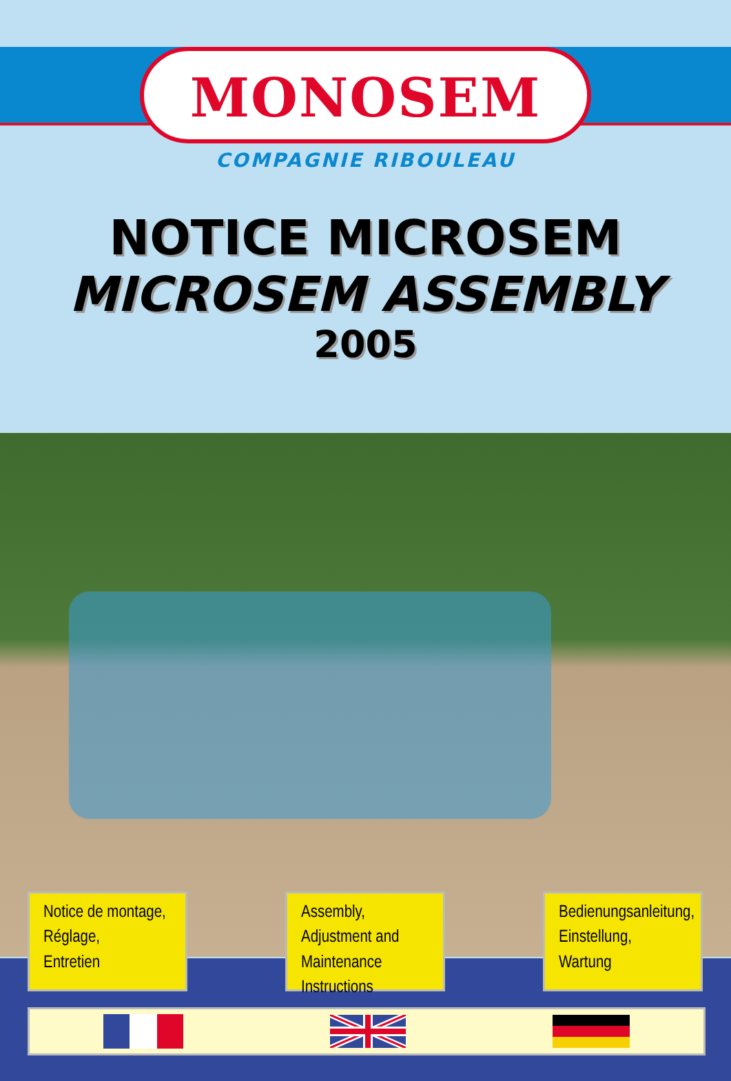MONOSEM
COMPAGNIE RIBOULEAU
NOTICE MICROSEM
MICROSEM ASSEMBLY
2005
Notice de montage,
Réglage,
Entretien
Assembly,
Adjustment and
Maintenance
Instructions
Bedienungsanleitung,
Einstellung,
Wartung